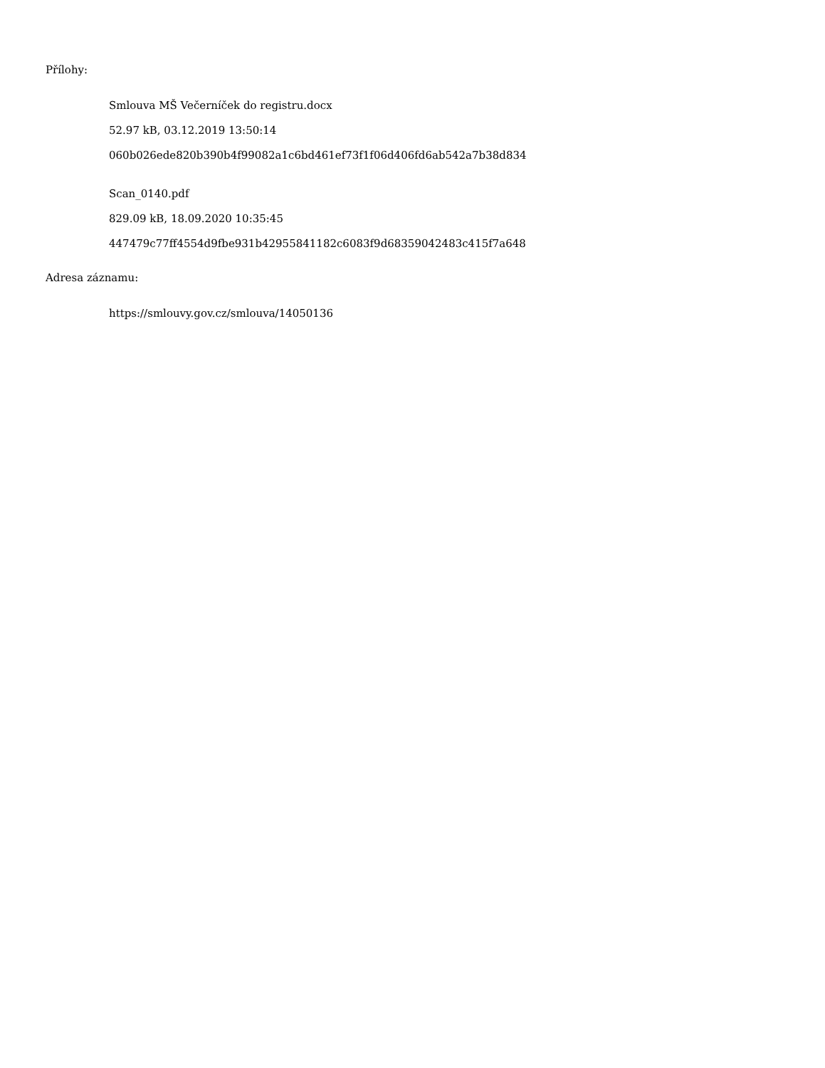Přílohy:
Smlouva MŠ Večerníček do registru.docx
52.97 kB, 03.12.2019 13:50:14
060b026ede820b390b4f99082a1c6bd461ef73f1f06d406fd6ab542a7b38d834
Scan_0140.pdf
829.09 kB, 18.09.2020 10:35:45
447479c77ff4554d9fbe931b42955841182c6083f9d68359042483c415f7a648
Adresa záznamu:
https://smlouvy.gov.cz/smlouva/14050136